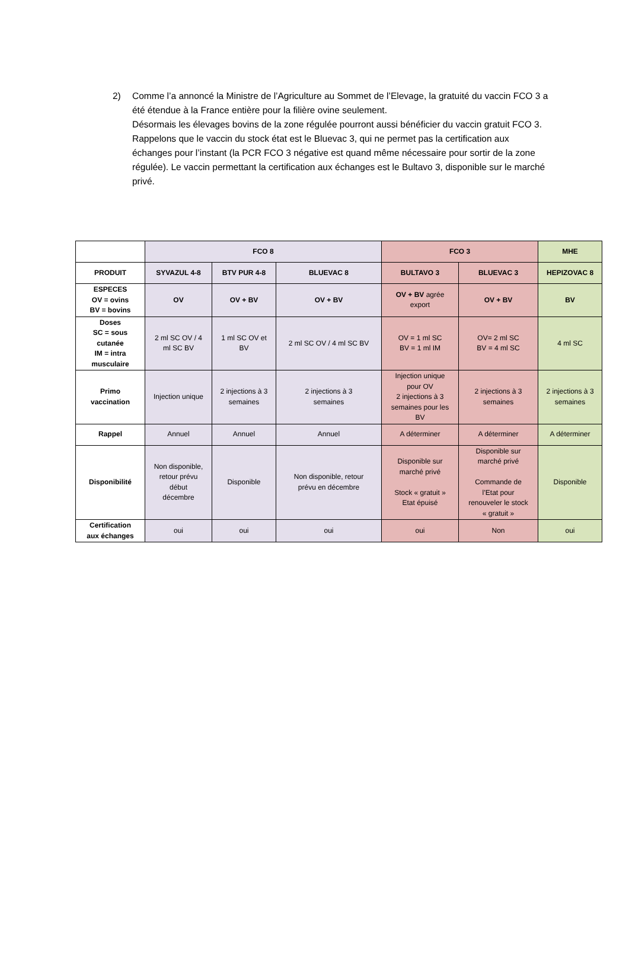2) Comme l’a annoncé la Ministre de l’Agriculture au Sommet de l’Elevage, la gratuité du vaccin FCO 3 a été étendue à la France entière pour la filière ovine seulement.
Désormais les élevages bovins de la zone régulée pourront aussi bénéficier du vaccin gratuit FCO 3.
Rappelons que le vaccin du stock état est le Bluevac 3, qui ne permet pas la certification aux échanges pour l’instant (la PCR FCO 3 négative est quand même nécessaire pour sortir de la zone régulée). Le vaccin permettant la certification aux échanges est le Bultavo 3, disponible sur le marché privé.
| | FCO 8 | | | FCO 3 | | MHE |
| --- | --- | --- | --- | --- | --- | --- |
| PRODUIT | SYVAZUL 4-8 | BTV PUR 4-8 | BLUEVAC 8 | BULTAVO 3 | BLUEVAC 3 | HEPIZOVAC 8 |
| ESPECES OV = ovins BV = bovins | OV | OV + BV | OV + BV | OV + BV agrée export | OV + BV | BV |
| Doses SC = sous cutanée IM = intra musculaire | 2 ml SC OV / 4 ml SC BV | 1 ml SC OV et BV | 2 ml SC OV / 4 ml SC BV | OV = 1 ml SC BV = 1 ml IM | OV= 2 ml SC BV = 4 ml SC | 4 ml SC |
| Primo vaccination | Injection unique | 2 injections à 3 semaines | 2 injections à 3 semaines | Injection unique pour OV 2 injections à 3 semaines pour les BV | 2 injections à 3 semaines | 2 injections à 3 semaines |
| Rappel | Annuel | Annuel | Annuel | A déterminer | A déterminer | A déterminer |
| Disponibilité | Non disponible, retour prévu début décembre | Disponible | Non disponible, retour prévu en décembre | Disponible sur marché privé Stock « gratuit » Etat épuisé | Disponible sur marché privé Commande de l’Etat pour renouveler le stock « gratuit » | Disponible |
| Certification aux échanges | oui | oui | oui | oui | Non | oui |